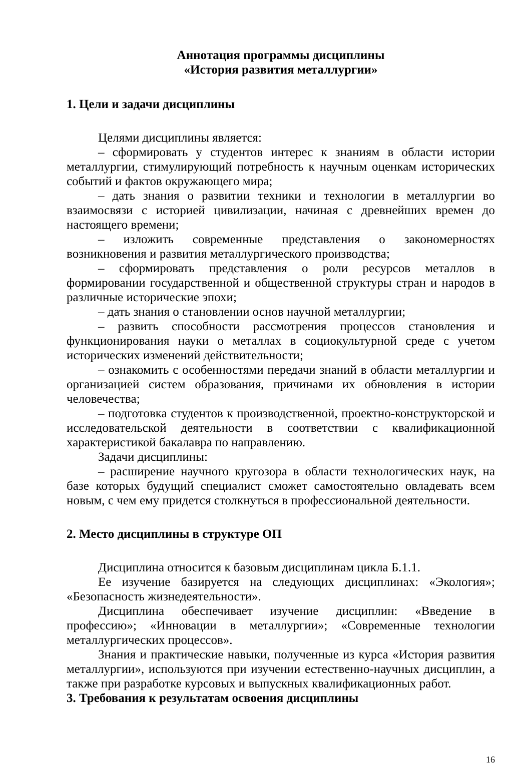Аннотация программы дисциплины
«История развития металлургии»
1. Цели и задачи дисциплины
Целями дисциплины является:
– сформировать у студентов интерес к знаниям в области истории металлургии, стимулирующий потребность к научным оценкам исторических событий и фактов окружающего мира;
– дать знания о развитии техники и технологии в металлургии во взаимосвязи с историей цивилизации, начиная с древнейших времен до настоящего времени;
– изложить современные представления о закономерностях возникновения и развития металлургического производства;
– сформировать представления о роли ресурсов металлов в формировании государственной и общественной структуры стран и народов в различные исторические эпохи;
– дать знания о становлении основ научной металлургии;
– развить способности рассмотрения процессов становления и функционирования науки о металлах в социокультурной среде с учетом исторических изменений действительности;
– ознакомить с особенностями передачи знаний в области металлургии и организацией систем образования, причинами их обновления в истории человечества;
– подготовка студентов к производственной, проектно-конструкторской и исследовательской деятельности в соответствии с квалификационной характеристикой бакалавра по направлению.
Задачи дисциплины:
– расширение научного кругозора в области технологических наук, на базе которых будущий специалист сможет самостоятельно овладевать всем новым, с чем ему придется столкнуться в профессиональной деятельности.
2. Место дисциплины в структуре ОП
Дисциплина относится к базовым дисциплинам цикла Б.1.1.
Ее изучение базируется на следующих дисциплинах: «Экология»; «Безопасность жизнедеятельности».
Дисциплина обеспечивает изучение дисциплин: «Введение в профессию»; «Инновации в металлургии»; «Современные технологии металлургических процессов».
Знания и практические навыки, полученные из курса «История развития металлургии», используются при изучении естественно-научных дисциплин, а также при разработке курсовых и выпускных квалификационных работ.
3. Требования к результатам освоения дисциплины
16